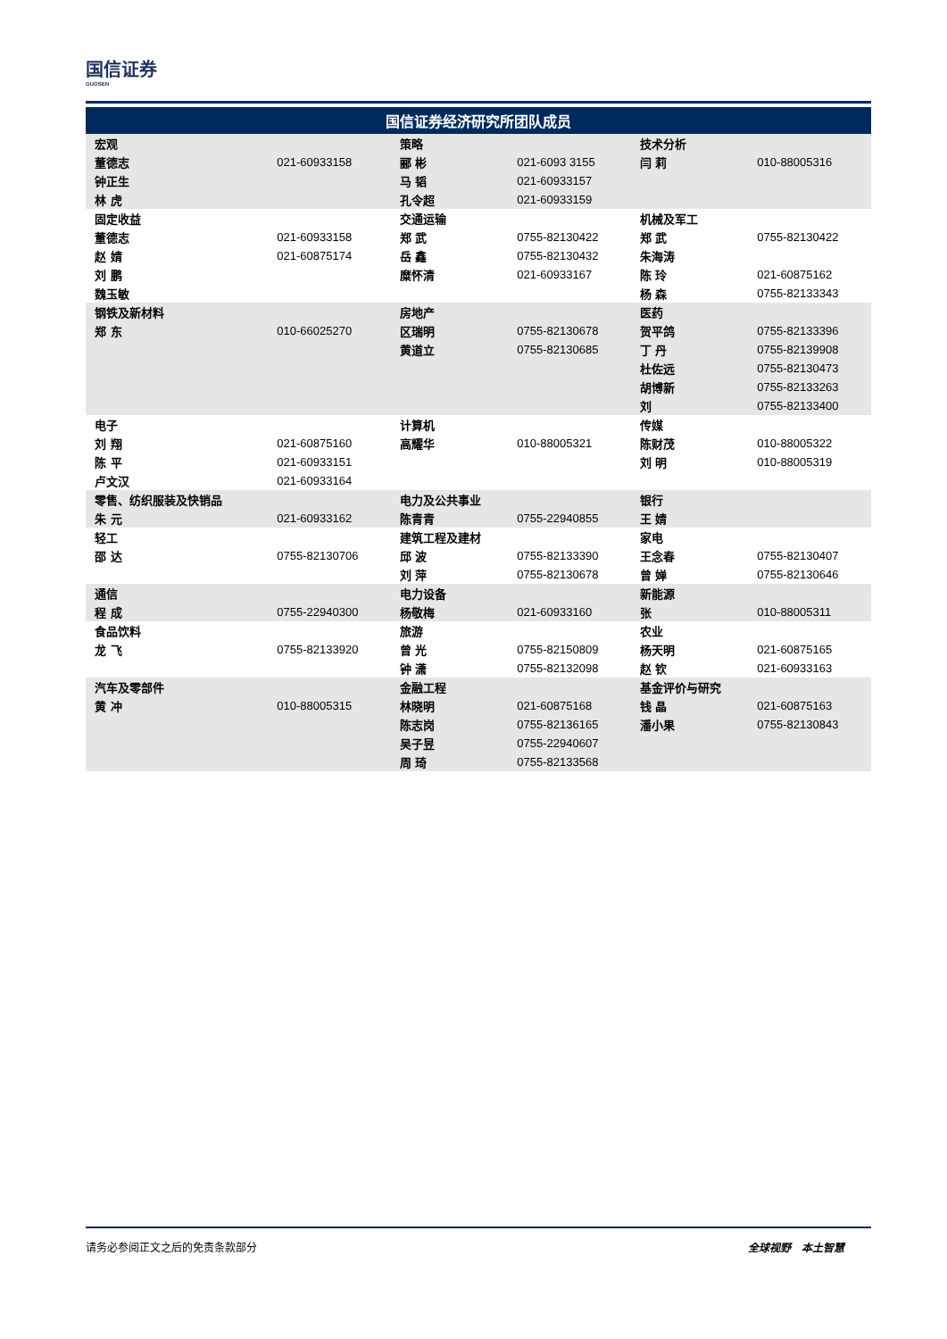国信证券
GUOSEN
| 国信证券经济研究所团队成员 | | | | | |
| --- | --- | --- | --- | --- | --- |
| 宏观 | | 策略 | | 技术分析 | |
| 董德志 | 021-60933158 | 郦 彬 | 021-6093 3155 | 闫 莉 | 010-88005316 |
| 钟正生 | | 马 韬 | 021-60933157 | | |
| 林 虎 | | 孔令超 | 021-60933159 | | |
| 固定收益 | | 交通运输 | | 机械及军工 | |
| 董德志 | 021-60933158 | 郑 武 | 0755-82130422 | 郑 武 | 0755-82130422 |
| 赵 婧 | 021-60875174 | 岳 鑫 | 0755-82130432 | 朱海涛 | |
| 刘 鹏 | | 糜怀清 | 021-60933167 | 陈 玲 | 021-60875162 |
| 魏玉敏 | | | | 杨 森 | 0755-82133343 |
| 钢铁及新材料 | | 房地产 | | 医药 | |
| 郑 东 | 010-66025270 | 区瑞明 | 0755-82130678 | 贺平鸽 | 0755-82133396 |
| | | 黄道立 | 0755-82130685 | 丁 丹 | 0755-82139908 |
| | | | | 杜佐远 | 0755-82130473 |
| | | | | 胡博新 | 0755-82133263 |
| | | | | 刘 | 0755-82133400 |
| 电子 | | 计算机 | | 传媒 | |
| 刘 翔 | 021-60875160 | 高耀华 | 010-88005321 | 陈财茂 | 010-88005322 |
| 陈 平 | 021-60933151 | | | 刘 明 | 010-88005319 |
| 卢文汉 | 021-60933164 | | | | |
| 零售、纺织服装及快销品 | | 电力及公共事业 | | 银行 | |
| 朱 元 | 021-60933162 | 陈青青 | 0755-22940855 | 王 婧 | |
| 轻工 | | 建筑工程及建材 | | 家电 | |
| 邵 达 | 0755-82130706 | 邱 波 | 0755-82133390 | 王念春 | 0755-82130407 |
| | | 刘 萍 | 0755-82130678 | 曾 婵 | 0755-82130646 |
| 通信 | | 电力设备 | | 新能源 | |
| 程 成 | 0755-22940300 | 杨敬梅 | 021-60933160 | 张 | 010-88005311 |
| 食品饮料 | | 旅游 | | 农业 | |
| 龙 飞 | 0755-82133920 | 曾 光 | 0755-82150809 | 杨天明 | 021-60875165 |
| | | 钟 潇 | 0755-82132098 | 赵 钦 | 021-60933163 |
| 汽车及零部件 | | 金融工程 | | 基金评价与研究 | |
| 黄 冲 | 010-88005315 | 林晓明 | 021-60875168 | 钱 晶 | 021-60875163 |
| | | 陈志岗 | 0755-82136165 | 潘小果 | 0755-82130843 |
| | | 吴子昱 | 0755-22940607 | | |
| | | 周 琦 | 0755-82133568 | | |
请务必参阅正文之后的免责条款部分 全球视野　本土智慧